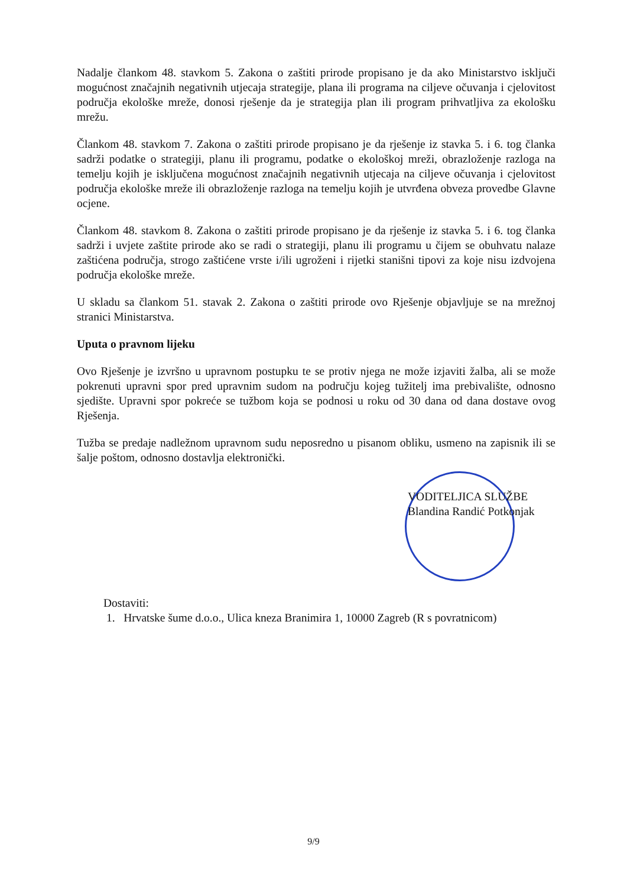Nadalje člankom 48. stavkom 5. Zakona o zaštiti prirode propisano je da ako Ministarstvo isključi mogućnost značajnih negativnih utjecaja strategije, plana ili programa na ciljeve očuvanja i cjelovitost područja ekološke mreže, donosi rješenje da je strategija plan ili program prihvatljiva za ekološku mrežu.
Člankom 48. stavkom 7. Zakona o zaštiti prirode propisano je da rješenje iz stavka 5. i 6. tog članka sadrži podatke o strategiji, planu ili programu, podatke o ekološkoj mreži, obrazloženje razloga na temelju kojih je isključena mogućnost značajnih negativnih utjecaja na ciljeve očuvanja i cjelovitost područja ekološke mreže ili obrazloženje razloga na temelju kojih je utvrđena obveza provedbe Glavne ocjene.
Člankom 48. stavkom 8. Zakona o zaštiti prirode propisano je da rješenje iz stavka 5. i 6. tog članka sadrži i uvjete zaštite prirode ako se radi o strategiji, planu ili programu u čijem se obuhvatu nalaze zaštićena područja, strogo zaštićene vrste i/ili ugroženi i rijetki stanišni tipovi za koje nisu izdvojena područja ekološke mreže.
U skladu sa člankom 51. stavak 2. Zakona o zaštiti prirode ovo Rješenje objavljuje se na mrežnoj stranici Ministarstva.
Uputa o pravnom lijeku
Ovo Rješenje je izvršno u upravnom postupku te se protiv njega ne može izjaviti žalba, ali se može pokrenuti upravni spor pred upravnim sudom na području kojeg tužitelj ima prebivalište, odnosno sjedište. Upravni spor pokreće se tužbom koja se podnosi u roku od 30 dana od dana dostave ovog Rješenja.
Tužba se predaje nadležnom upravnom sudu neposredno u pisanom obliku, usmeno na zapisnik ili se šalje poštom, odnosno dostavlja elektronički.
VODITELJICA SLUŽBE
Blandina Randić Potkonjak
Dostaviti:
1. Hrvatske šume d.o.o., Ulica kneza Branimira 1, 10000 Zagreb (R s povratnicom)
9/9